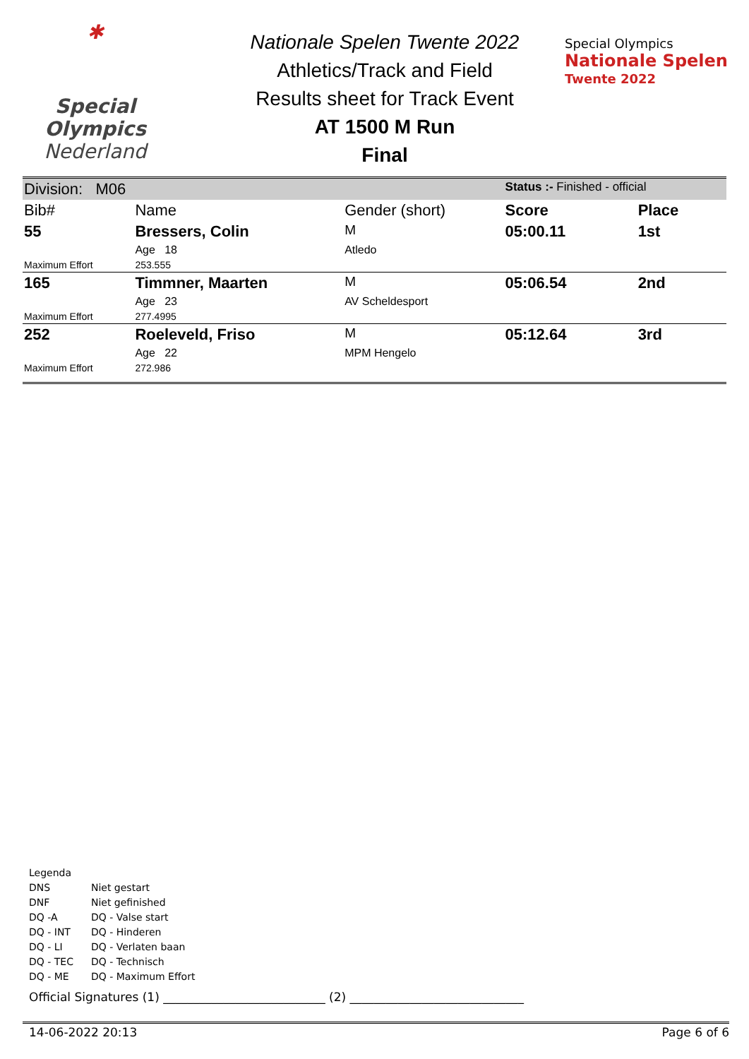✱
Special
Olympics
Nederland
Nationale Spelen Twente 2022
Athletics/Track and Field
Results sheet for Track Event
AT 1500 M Run
Final
Special Olympics
Nationale Spelen
Twente 2022
| Division: M06 | | | Status :- Finished - official | |
| Bib# | Name | Gender (short) | Score | Place |
| 55 | Bressers, Colin | M | 05:00.11 | 1st |
| | Age 18 | Atledo | | |
| Maximum Effort | 253.555 | | | |
| 165 | Timmner, Maarten | M | 05:06.54 | 2nd |
| | Age 23 | AV Scheldesport | | |
| Maximum Effort | 277.4995 | | | |
| 252 | Roeleveld, Friso | M | 05:12.64 | 3rd |
| | Age 22 | MPM Hengelo | | |
| Maximum Effort | 272.986 | | | |
Legenda
| DNS | Niet gestart |
| DNF | Niet gefinished |
| DQ -A | DQ - Valse start |
| DQ - INT | DQ - Hinderen |
| DQ - LI | DQ - Verlaten baan |
| DQ - TEC | DQ - Technisch |
| DQ - ME | DQ - Maximum Effort |
Official Signatures (1) ___________________________ (2) _____________________________
14-06-2022 20:13 Page 6 of 6